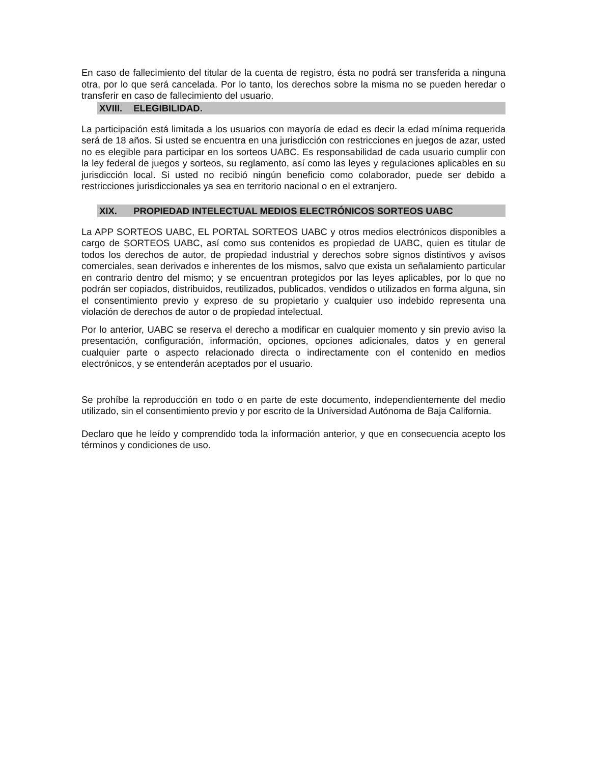En caso de fallecimiento del titular de la cuenta de registro, ésta no podrá ser transferida a ninguna otra, por lo que será cancelada. Por lo tanto, los derechos sobre la misma no se pueden heredar o transferir en caso de fallecimiento del usuario.
XVIII. ELEGIBILIDAD.
La participación está limitada a los usuarios con mayoría de edad es decir la edad mínima requerida será de 18 años. Si usted se encuentra en una jurisdicción con restricciones en juegos de azar, usted no es elegible para participar en los sorteos UABC. Es responsabilidad de cada usuario cumplir con la ley federal de juegos y sorteos, su reglamento, así como las leyes y regulaciones aplicables en su jurisdicción local. Si usted no recibió ningún beneficio como colaborador, puede ser debido a restricciones jurisdiccionales ya sea en territorio nacional o en el extranjero.
XIX. PROPIEDAD INTELECTUAL MEDIOS ELECTRÓNICOS SORTEOS UABC
La APP SORTEOS UABC, EL PORTAL SORTEOS UABC y otros medios electrónicos disponibles a cargo de SORTEOS UABC, así como sus contenidos es propiedad de UABC, quien es titular de todos los derechos de autor, de propiedad industrial y derechos sobre signos distintivos y avisos comerciales, sean derivados e inherentes de los mismos, salvo que exista un señalamiento particular en contrario dentro del mismo; y se encuentran protegidos por las leyes aplicables, por lo que no podrán ser copiados, distribuidos, reutilizados, publicados, vendidos o utilizados en forma alguna, sin el consentimiento previo y expreso de su propietario y cualquier uso indebido representa una violación de derechos de autor o de propiedad intelectual.
Por lo anterior, UABC se reserva el derecho a modificar en cualquier momento y sin previo aviso la presentación, configuración, información, opciones, opciones adicionales, datos y en general cualquier parte o aspecto relacionado directa o indirectamente con el contenido en medios electrónicos, y se entenderán aceptados por el usuario.
Se prohíbe la reproducción en todo o en parte de este documento, independientemente del medio utilizado, sin el consentimiento previo y por escrito de la Universidad Autónoma de Baja California.
Declaro que he leído y comprendido toda la información anterior, y que en consecuencia acepto los términos y condiciones de uso.